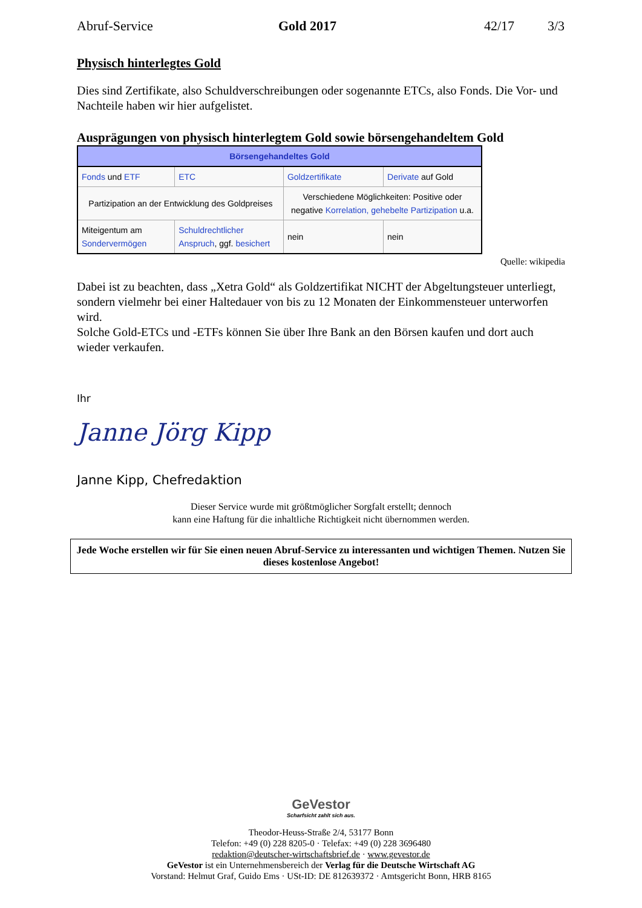Abruf-Service Gold 2017 42/17 3/3
Physisch hinterlegtes Gold
Dies sind Zertifikate, also Schuldverschreibungen oder sogenannte ETCs, also Fonds. Die Vor- und Nachteile haben wir hier aufgelistet.
Ausprägungen von physisch hinterlegtem Gold sowie börsengehandeltem Gold
| Börsengehandeltes Gold | | | |
| --- | --- | --- | --- |
| Fonds und ETF | ETC | Goldzertifikate | Derivate auf Gold |
| Partizipation an der Entwicklung des Goldpreises | | Verschiedene Möglichkeiten: Positive oder negative Korrelation, gehebelte Partizipation u.a. | |
| Miteigentum am Sondervermögen | Schuldrechtlicher Anspruch , ggf. besichert | nein | nein |
Quelle: wikipedia
Dabei ist zu beachten, dass „Xetra Gold“ als Goldzertifikat NICHT der Abgeltungsteuer unterliegt, sondern vielmehr bei einer Haltedauer von bis zu 12 Monaten der Einkommensteuer unterworfen wird.
Solche Gold-ETCs und -ETFs können Sie über Ihre Bank an den Börsen kaufen und dort auch wieder verkaufen.
Ihr
Janne Jörg Kipp
Janne Kipp, Chefredaktion
Dieser Service wurde mit größtmöglicher Sorgfalt erstellt; dennoch
kann eine Haftung für die inhaltliche Richtigkeit nicht übernommen werden.
Jede Woche erstellen wir für Sie einen neuen Abruf-Service zu interessanten und wichtigen Themen. Nutzen Sie dieses kostenlose Angebot!
GeVestor
Scharfsicht zahlt sich aus.
Theodor-Heuss-Straße 2/4, 53177 Bonn
Telefon: +49 (0) 228 8205-0 · Telefax: +49 (0) 228 3696480
redaktion@deutscher-wirtschaftsbrief.de · www.gevestor.de
GeVestor ist ein Unternehmensbereich der Verlag für die Deutsche Wirtschaft AG
Vorstand: Helmut Graf, Guido Ems · USt-ID: DE 812639372 · Amtsgericht Bonn, HRB 8165